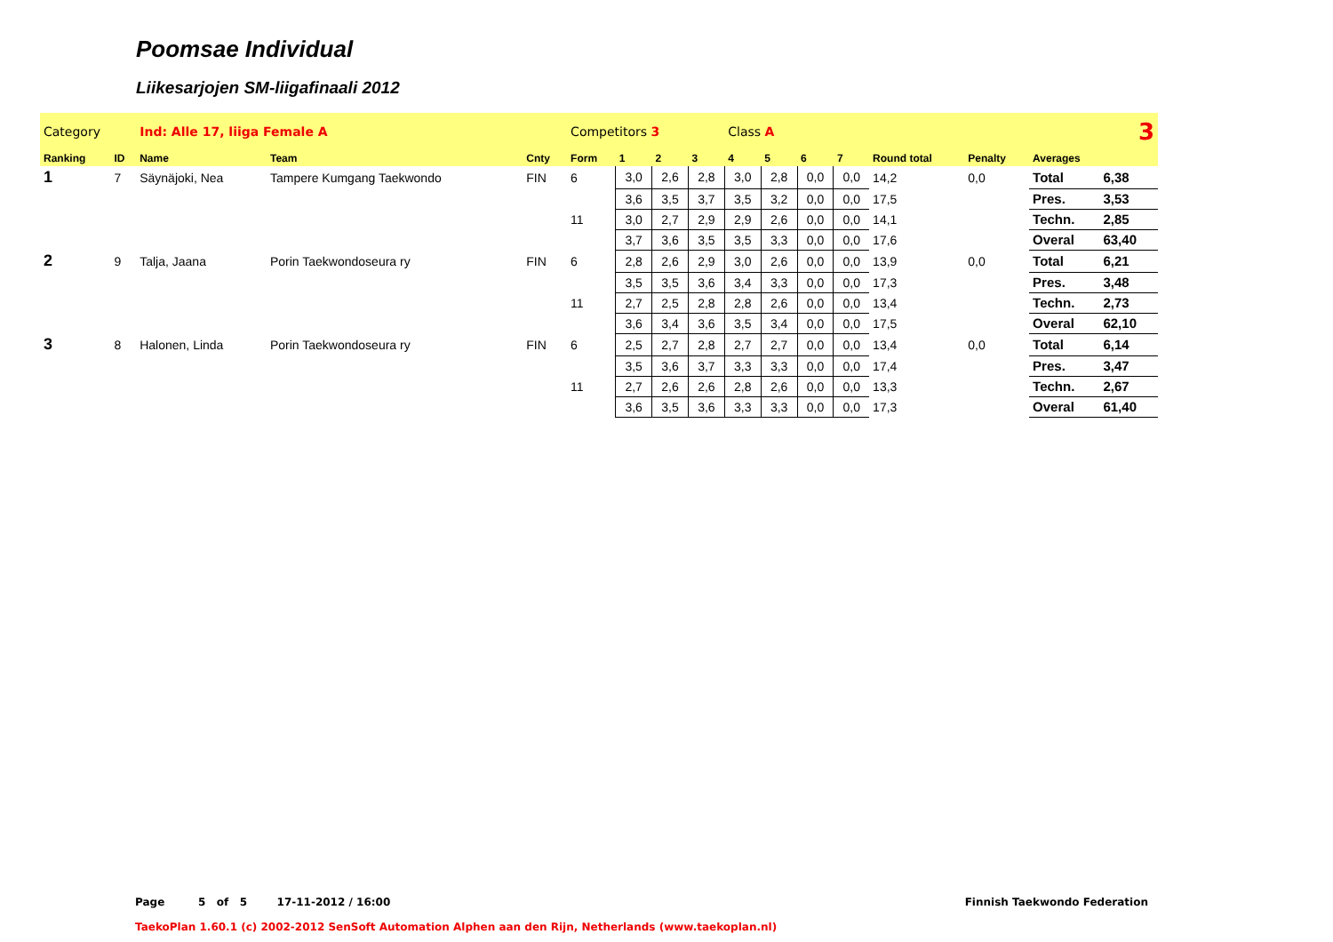Poomsae Individual
Liikesarjojen SM-liigafinaali 2012
| Category | | Ind: Alle 17, liiga Female A | | | Competitors 3 | | | | Class A | | | 3 | | | | |
| Ranking | ID | Name | Team | Cnty | Form | 1 | 2 | 3 | 4 | 5 | 6 | 7 | Round total | Penalty | Averages | |
| 1 | 7 | Säynäjoki, Nea | Tampere Kumgang Taekwondo | FIN | 6 | 3,0 | 2,6 | 2,8 | 3,0 | 2,8 | 0,0 | 0,0 | 14,2 | 0,0 | Total | 6,38 |
| | | | | | | 3,6 | 3,5 | 3,7 | 3,5 | 3,2 | 0,0 | 0,0 | 17,5 | | Pres. | 3,53 |
| | | | | | 11 | 3,0 | 2,7 | 2,9 | 2,9 | 2,6 | 0,0 | 0,0 | 14,1 | | Techn. | 2,85 |
| | | | | | | 3,7 | 3,6 | 3,5 | 3,5 | 3,3 | 0,0 | 0,0 | 17,6 | | Overal | 63,40 |
| 2 | 9 | Talja, Jaana | Porin Taekwondoseura ry | FIN | 6 | 2,8 | 2,6 | 2,9 | 3,0 | 2,6 | 0,0 | 0,0 | 13,9 | 0,0 | Total | 6,21 |
| | | | | | | 3,5 | 3,5 | 3,6 | 3,4 | 3,3 | 0,0 | 0,0 | 17,3 | | Pres. | 3,48 |
| | | | | | 11 | 2,7 | 2,5 | 2,8 | 2,8 | 2,6 | 0,0 | 0,0 | 13,4 | | Techn. | 2,73 |
| | | | | | | 3,6 | 3,4 | 3,6 | 3,5 | 3,4 | 0,0 | 0,0 | 17,5 | | Overal | 62,10 |
| 3 | 8 | Halonen, Linda | Porin Taekwondoseura ry | FIN | 6 | 2,5 | 2,7 | 2,8 | 2,7 | 2,7 | 0,0 | 0,0 | 13,4 | 0,0 | Total | 6,14 |
| | | | | | | 3,5 | 3,6 | 3,7 | 3,3 | 3,3 | 0,0 | 0,0 | 17,4 | | Pres. | 3,47 |
| | | | | | 11 | 2,7 | 2,6 | 2,6 | 2,8 | 2,6 | 0,0 | 0,0 | 13,3 | | Techn. | 2,67 |
| | | | | | | 3,6 | 3,5 | 3,6 | 3,3 | 3,3 | 0,0 | 0,0 | 17,3 | | Overal | 61,40 |
Page 5 of 5 17-11-2012 / 16:00 Finnish Taekwondo Federation
TaekoPlan 1.60.1 (c) 2002-2012 SenSoft Automation Alphen aan den Rijn, Netherlands (www.taekoplan.nl)